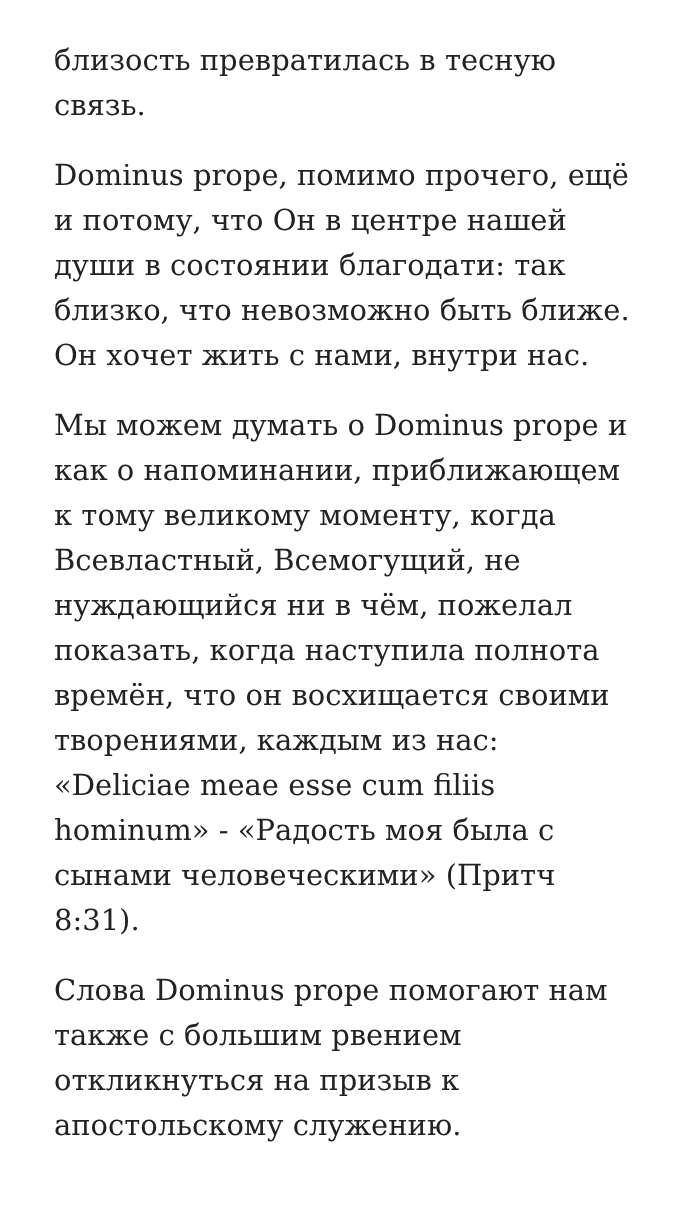близость превратилась в тесную связь.
Dominus prope, помимо прочего, ещё и потому, что Он в центре нашей души в состоянии благодати: так близко, что невозможно быть ближе. Он хочет жить с нами, внутри нас.
Мы можем думать о Dominus prope и как о напоминании, приближающем к тому великому моменту, когда Всевластный, Всемогущий, не нуждающийся ни в чём, пожелал показать, когда наступила полнота времён, что он восхищается своими творениями, каждым из нас: «Deliciae meae esse cum filiis hominum» - «Радость моя была с сынами человеческими» (Притч 8:31).
Слова Dominus prope помогают нам также с большим рвением откликнуться на призыв к апостольскому служению.